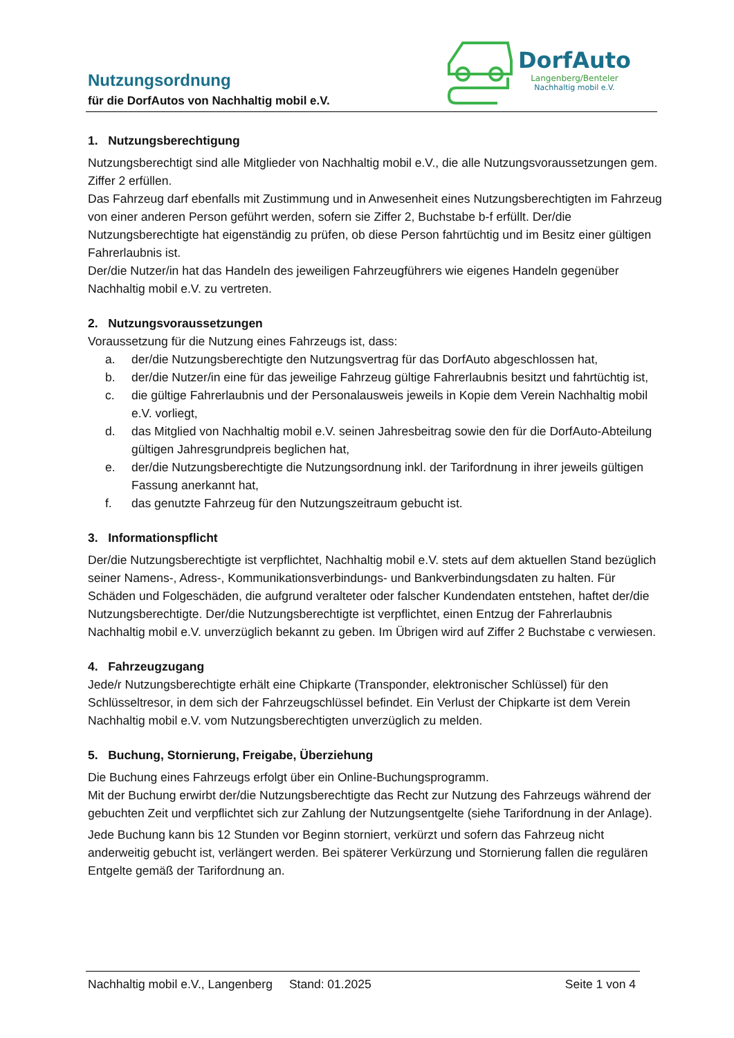Nutzungsordnung
für die DorfAutos von Nachhaltig mobil e.V.
DorfAuto
Langenberg/Benteler
Nachhaltig mobil e.V.
1. Nutzungsberechtigung
Nutzungsberechtigt sind alle Mitglieder von Nachhaltig mobil e.V., die alle Nutzungsvoraussetzungen gem. Ziffer 2 erfüllen.
Das Fahrzeug darf ebenfalls mit Zustimmung und in Anwesenheit eines Nutzungsberechtigten im Fahrzeug von einer anderen Person geführt werden, sofern sie Ziffer 2, Buchstabe b-f erfüllt. Der/die Nutzungsberechtigte hat eigenständig zu prüfen, ob diese Person fahrtüchtig und im Besitz einer gültigen Fahrerlaubnis ist.
Der/die Nutzer/in hat das Handeln des jeweiligen Fahrzeugführers wie eigenes Handeln gegenüber Nachhaltig mobil e.V. zu vertreten.
2. Nutzungsvoraussetzungen
Voraussetzung für die Nutzung eines Fahrzeugs ist, dass:
a. der/die Nutzungsberechtigte den Nutzungsvertrag für das DorfAuto abgeschlossen hat,
b. der/die Nutzer/in eine für das jeweilige Fahrzeug gültige Fahrerlaubnis besitzt und fahrtüchtig ist,
c. die gültige Fahrerlaubnis und der Personalausweis jeweils in Kopie dem Verein Nachhaltig mobil e.V. vorliegt,
d. das Mitglied von Nachhaltig mobil e.V. seinen Jahresbeitrag sowie den für die DorfAuto-Abteilung gültigen Jahresgrundpreis beglichen hat,
e. der/die Nutzungsberechtigte die Nutzungsordnung inkl. der Tarifordnung in ihrer jeweils gültigen Fassung anerkannt hat,
f. das genutzte Fahrzeug für den Nutzungszeitraum gebucht ist.
3. Informationspflicht
Der/die Nutzungsberechtigte ist verpflichtet, Nachhaltig mobil e.V. stets auf dem aktuellen Stand bezüglich seiner Namens-, Adress-, Kommunikationsverbindungs- und Bankverbindungsdaten zu halten. Für Schäden und Folgeschäden, die aufgrund veralteter oder falscher Kundendaten entstehen, haftet der/die Nutzungsberechtigte. Der/die Nutzungsberechtigte ist verpflichtet, einen Entzug der Fahrerlaubnis Nachhaltig mobil e.V. unverzüglich bekannt zu geben. Im Übrigen wird auf Ziffer 2 Buchstabe c verwiesen.
4. Fahrzeugzugang
Jede/r Nutzungsberechtigte erhält eine Chipkarte (Transponder, elektronischer Schlüssel) für den Schlüsseltresor, in dem sich der Fahrzeugschlüssel befindet. Ein Verlust der Chipkarte ist dem Verein Nachhaltig mobil e.V. vom Nutzungsberechtigten unverzüglich zu melden.
5. Buchung, Stornierung, Freigabe, Überziehung
Die Buchung eines Fahrzeugs erfolgt über ein Online-Buchungsprogramm.
Mit der Buchung erwirbt der/die Nutzungsberechtigte das Recht zur Nutzung des Fahrzeugs während der gebuchten Zeit und verpflichtet sich zur Zahlung der Nutzungsentgelte (siehe Tarifordnung in der Anlage).
Jede Buchung kann bis 12 Stunden vor Beginn storniert, verkürzt und sofern das Fahrzeug nicht anderweitig gebucht ist, verlängert werden. Bei späterer Verkürzung und Stornierung fallen die regulären Entgelte gemäß der Tarifordnung an.
Nachhaltig mobil e.V., Langenberg Stand: 01.2025 Seite 1 von 4